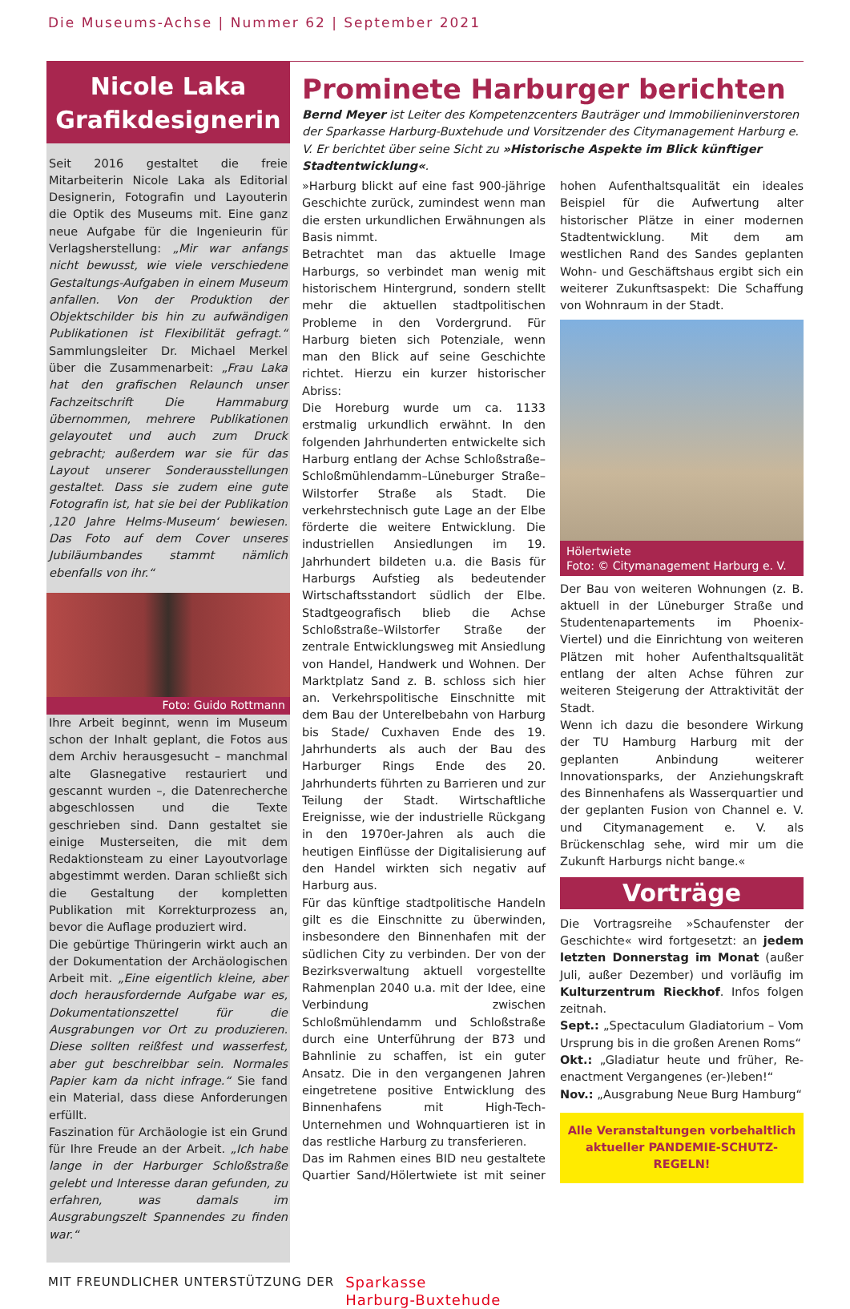Die Museums-Achse | Nummer 62 | September 2021
Nicole Laka
Grafikdesignerin
Seit 2016 gestaltet die freie Mitarbeiterin Nicole Laka als Editorial Designerin, Fotografin und Layouterin die Optik des Museums mit. Eine ganz neue Aufgabe für die Ingenieurin für Verlagsherstellung: „Mir war anfangs nicht bewusst, wie viele verschiedene Gestaltungs-Aufgaben in einem Museum anfallen. Von der Produktion der Objektschilder bis hin zu aufwändigen Publikationen ist Flexibilität gefragt.“ Sammlungsleiter Dr. Michael Merkel über die Zusammenarbeit: „Frau Laka hat den grafischen Relaunch unser Fachzeitschrift Die Hammaburg übernommen, mehrere Publikationen gelayoutet und auch zum Druck gebracht; außerdem war sie für das Layout unserer Sonderausstellungen gestaltet. Dass sie zudem eine gute Fotografin ist, hat sie bei der Publikation ‚120 Jahre Helms-Museum‘ bewiesen. Das Foto auf dem Cover unseres Jubiläumbandes stammt nämlich ebenfalls von ihr.“
Foto: Guido Rottmann
Ihre Arbeit beginnt, wenn im Museum schon der Inhalt geplant, die Fotos aus dem Archiv herausgesucht – manchmal alte Glasnegative restauriert und gescannt wurden –, die Datenrecherche abgeschlossen und die Texte geschrieben sind. Dann gestaltet sie einige Musterseiten, die mit dem Redaktionsteam zu einer Layoutvorlage abgestimmt werden. Daran schließt sich die Gestaltung der kompletten Publikation mit Korrekturprozess an, bevor die Auflage produziert wird.
Die gebürtige Thüringerin wirkt auch an der Dokumentation der Archäologischen Arbeit mit. „Eine eigentlich kleine, aber doch herausfordernde Aufgabe war es, Dokumentationszettel für die Ausgrabungen vor Ort zu produzieren. Diese sollten reißfest und wasserfest, aber gut beschreibbar sein. Normales Papier kam da nicht infrage.“ Sie fand ein Material, dass diese Anforderungen erfüllt.
Faszination für Archäologie ist ein Grund für Ihre Freude an der Arbeit. „Ich habe lange in der Harburger Schloßstraße gelebt und Interesse daran gefunden, zu erfahren, was damals im Ausgrabungszelt Spannendes zu finden war.“
Prominete Harburger berichten
Bernd Meyer ist Leiter des Kompetenzcenters Bauträger und Immobilieninverstoren der Sparkasse Harburg-Buxtehude und Vorsitzender des Citymanagement Harburg e. V. Er berichtet über seine Sicht zu »Historische Aspekte im Blick künftiger Stadtentwicklung«.
»Harburg blickt auf eine fast 900-jährige Geschichte zurück, zumindest wenn man die ersten urkundlichen Erwähnungen als Basis nimmt.
Betrachtet man das aktuelle Image Harburgs, so verbindet man wenig mit historischem Hintergrund, sondern stellt mehr die aktuellen stadtpolitischen Probleme in den Vordergrund. Für Harburg bieten sich Potenziale, wenn man den Blick auf seine Geschichte richtet. Hierzu ein kurzer historischer Abriss:
Die Horeburg wurde um ca. 1133 erstmalig urkundlich erwähnt. In den folgenden Jahrhunderten entwickelte sich Harburg entlang der Achse Schloßstraße–Schloßmühlendamm–Lüneburger Straße–Wilstorfer Straße als Stadt. Die verkehrstechnisch gute Lage an der Elbe förderte die weitere Entwicklung. Die industriellen Ansiedlungen im 19. Jahrhundert bildeten u.a. die Basis für Harburgs Aufstieg als bedeutender Wirtschaftsstandort südlich der Elbe. Stadtgeografisch blieb die Achse Schloßstraße–Wilstorfer Straße der zentrale Entwicklungsweg mit Ansiedlung von Handel, Handwerk und Wohnen. Der Marktplatz Sand z. B. schloss sich hier an. Verkehrspolitische Einschnitte mit dem Bau der Unterelbebahn von Harburg bis Stade/ Cuxhaven Ende des 19. Jahrhunderts als auch der Bau des Harburger Rings Ende des 20. Jahrhunderts führten zu Barrieren und zur Teilung der Stadt. Wirtschaftliche Ereignisse, wie der industrielle Rückgang in den 1970er-Jahren als auch die heutigen Einflüsse der Digitalisierung auf den Handel wirkten sich negativ auf Harburg aus.
Für das künftige stadtpolitische Handeln gilt es die Einschnitte zu überwinden, insbesondere den Binnenhafen mit der südlichen City zu verbinden. Der von der Bezirksverwaltung aktuell vorgestellte Rahmenplan 2040 u.a. mit der Idee, eine Verbindung zwischen Schloßmühlendamm und Schloßstraße durch eine Unterführung der B73 und Bahnlinie zu schaffen, ist ein guter Ansatz. Die in den vergangenen Jahren eingetretene positive Entwicklung des Binnenhafens mit High-Tech-Unternehmen und Wohnquartieren ist in das restliche Harburg zu transferieren.
Das im Rahmen eines BID neu gestaltete Quartier Sand/Hölertwiete ist mit seiner hohen Aufenthaltsqualität ein ideales Beispiel für die Aufwertung alter historischer Plätze in einer modernen Stadtentwicklung. Mit dem am westlichen Rand des Sandes geplanten Wohn- und Geschäftshaus ergibt sich ein weiterer Zukunftsaspekt: Die Schaffung von Wohnraum in der Stadt.
Hölertwiete
Foto: © Citymanagement Harburg e. V.
Der Bau von weiteren Wohnungen (z. B. aktuell in der Lüneburger Straße und Studentenapartements im Phoenix-Viertel) und die Einrichtung von weiteren Plätzen mit hoher Aufenthaltsqualität entlang der alten Achse führen zur weiteren Steigerung der Attraktivität der Stadt.
Wenn ich dazu die besondere Wirkung der TU Hamburg Harburg mit der geplanten Anbindung weiterer Innovationsparks, der Anziehungskraft des Binnenhafens als Wasserquartier und der geplanten Fusion von Channel e. V. und Citymanagement e. V. als Brückenschlag sehe, wird mir um die Zukunft Harburgs nicht bange.«
Vorträge
Die Vortragsreihe »Schaufenster der Geschichte« wird fortgesetzt: an jedem letzten Donnerstag im Monat (außer Juli, außer Dezember) und vorläufig im Kulturzentrum Rieckhof. Infos folgen zeitnah.
Sept.: „Spectaculum Gladiatorium – Vom Ursprung bis in die großen Arenen Roms“
Okt.: „Gladiatur heute und früher, Re-enactment Vergangenes (er-)leben!“
Nov.: „Ausgrabung Neue Burg Hamburg“
Alle Veranstaltungen vorbehaltlich aktueller PANDEMIE-SCHUTZ-REGELN!
MIT FREUNDLICHER UNTERSTÜTZUNG DER Sparkasse
Harburg-Buxtehude